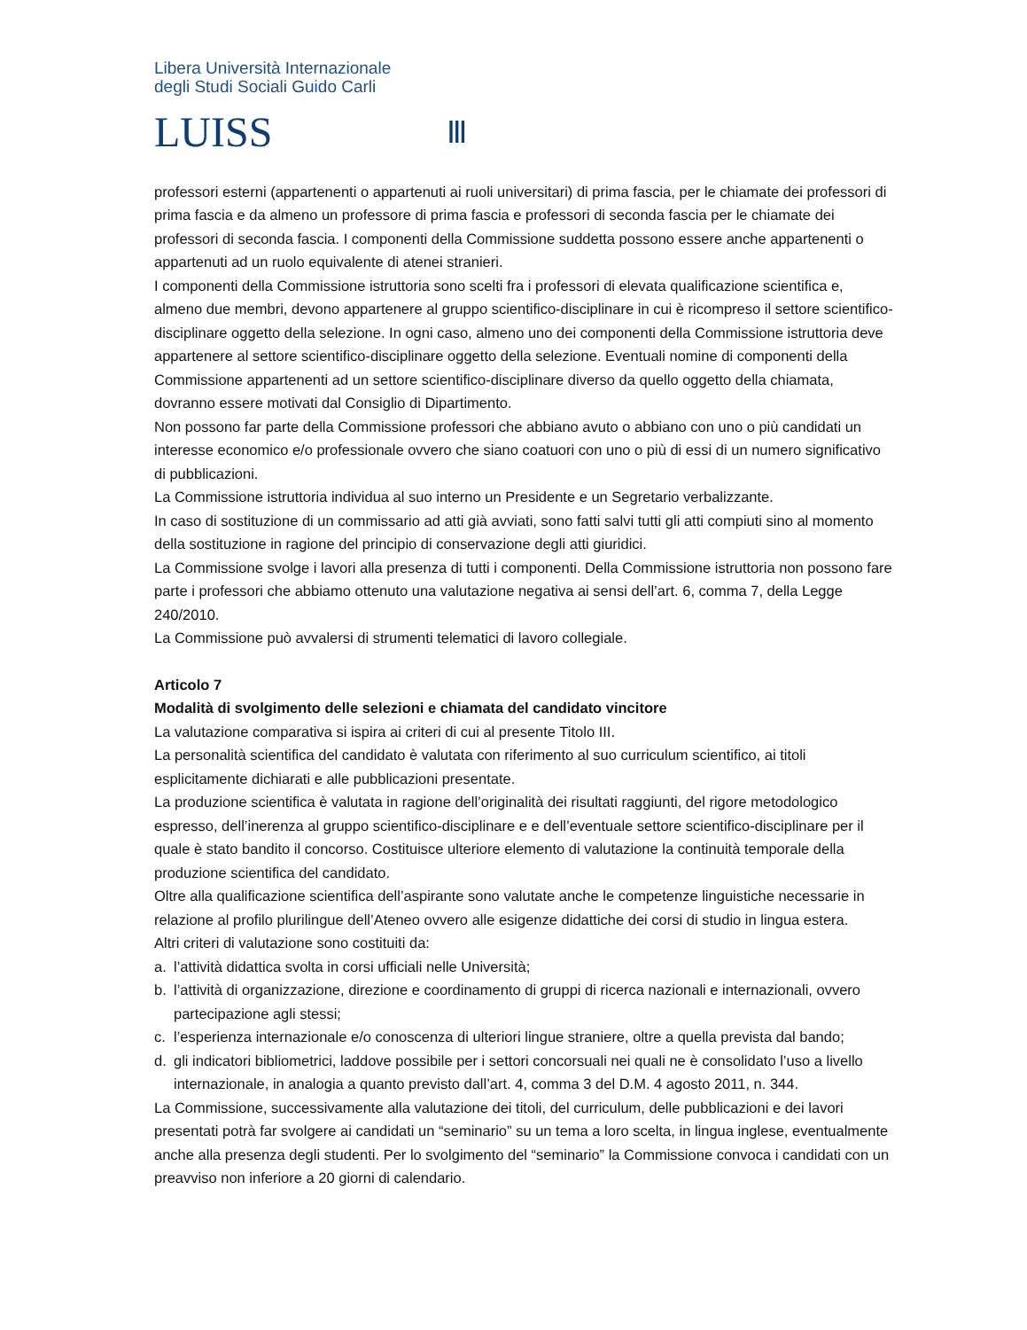Libera Università Internazionale
degli Studi Sociali Guido Carli
LUISS
Ⅲ
professori esterni (appartenenti o appartenuti ai ruoli universitari) di prima fascia, per le chiamate dei professori di prima fascia e da almeno un professore di prima fascia e professori di seconda fascia per le chiamate dei professori di seconda fascia. I componenti della Commissione suddetta possono essere anche appartenenti o appartenuti ad un ruolo equivalente di atenei stranieri.
I componenti della Commissione istruttoria sono scelti fra i professori di elevata qualificazione scientifica e, almeno due membri, devono appartenere al gruppo scientifico-disciplinare in cui è ricompreso il settore scientifico-disciplinare oggetto della selezione. In ogni caso, almeno uno dei componenti della Commissione istruttoria deve appartenere al settore scientifico-disciplinare oggetto della selezione. Eventuali nomine di componenti della Commissione appartenenti ad un settore scientifico-disciplinare diverso da quello oggetto della chiamata, dovranno essere motivati dal Consiglio di Dipartimento.
Non possono far parte della Commissione professori che abbiano avuto o abbiano con uno o più candidati un interesse economico e/o professionale ovvero che siano coatuori con uno o più di essi di un numero significativo di pubblicazioni.
La Commissione istruttoria individua al suo interno un Presidente e un Segretario verbalizzante.
In caso di sostituzione di un commissario ad atti già avviati, sono fatti salvi tutti gli atti compiuti sino al momento della sostituzione in ragione del principio di conservazione degli atti giuridici.
La Commissione svolge i lavori alla presenza di tutti i componenti. Della Commissione istruttoria non possono fare parte i professori che abbiamo ottenuto una valutazione negativa ai sensi dell’art. 6, comma 7, della Legge 240/2010.
La Commissione può avvalersi di strumenti telematici di lavoro collegiale.
Articolo 7
Modalità di svolgimento delle selezioni e chiamata del candidato vincitore
La valutazione comparativa si ispira ai criteri di cui al presente Titolo III.
La personalità scientifica del candidato è valutata con riferimento al suo curriculum scientifico, ai titoli esplicitamente dichiarati e alle pubblicazioni presentate.
La produzione scientifica è valutata in ragione dell’originalità dei risultati raggiunti, del rigore metodologico espresso, dell’inerenza al gruppo scientifico-disciplinare e e dell’eventuale settore scientifico-disciplinare per il quale è stato bandito il concorso. Costituisce ulteriore elemento di valutazione la continuità temporale della produzione scientifica del candidato.
Oltre alla qualificazione scientifica dell’aspirante sono valutate anche le competenze linguistiche necessarie in relazione al profilo plurilingue dell’Ateneo ovvero alle esigenze didattiche dei corsi di studio in lingua estera.
Altri criteri di valutazione sono costituiti da:
a. l’attività didattica svolta in corsi ufficiali nelle Università;
b. l’attività di organizzazione, direzione e coordinamento di gruppi di ricerca nazionali e internazionali, ovvero partecipazione agli stessi;
c. l’esperienza internazionale e/o conoscenza di ulteriori lingue straniere, oltre a quella prevista dal bando;
d. gli indicatori bibliometrici, laddove possibile per i settori concorsuali nei quali ne è consolidato l’uso a livello internazionale, in analogia a quanto previsto dall’art. 4, comma 3 del D.M. 4 agosto 2011, n. 344.
La Commissione, successivamente alla valutazione dei titoli, del curriculum, delle pubblicazioni e dei lavori presentati potrà far svolgere ai candidati un “seminario” su un tema a loro scelta, in lingua inglese, eventualmente anche alla presenza degli studenti. Per lo svolgimento del “seminario” la Commissione convoca i candidati con un preavviso non inferiore a 20 giorni di calendario.